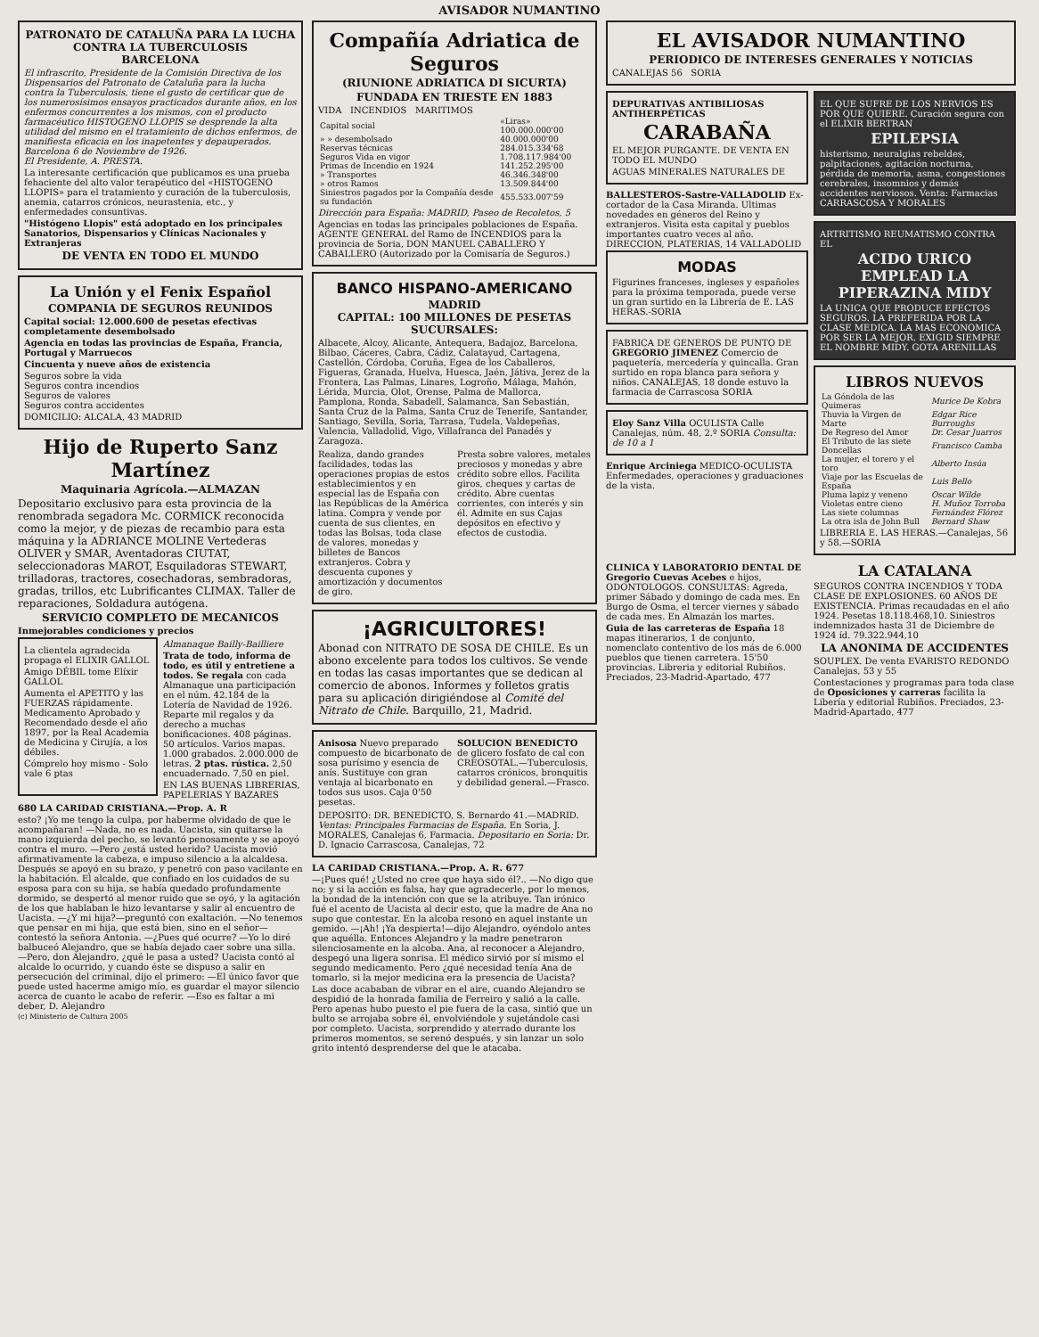AVISADOR NUMANTINO
PATRONATO DE CATALUÑA PARA LA LUCHA CONTRA LA TUBERCULOSIS
BARCELONA
El infrascrito, Presidente de la Comisión Directiva de los Dispensarios del Patronato de Cataluña para la lucha contra la Tuberculosis, tiene el gusto de certificar que de los numerosísimos ensayos practicados durante años, en los enfermos concurrentes a los mismos, con el producto farmacéutico HISTOGENO LLOPIS se desprende la alta utilidad del mismo en el tratamiento de dichos enfermos, de manifiesta eficacia en los inapetentes y depauperados.
Barcelona 6 de Noviembre de 1926.
El Presidente, A. PRESTA.
La interesante certificación que publicamos es una prueba fehaciente del alto valor terapéutico del «HISTOGENO LLOPIS» para el tratamiento y curación de la tuberculosis, anemia, catarros crónicos, neurastenia, etc., y enfermedades consuntivas.
"Histógeno Llopis" está adoptado en los principales Sanatorios, Dispensarios y Clínicas Nacionales y Extranjeras
DE VENTA EN TODO EL MUNDO
La Unión y el Fenix Español
COMPANIA DE SEGUROS REUNIDOS
Capital social: 12.000.600 de pesetas efectivas completamente desembolsado
Agencia en todas las provincias de España, Francia, Portugal y Marruecos
Cincuenta y nueve años de existencia
Seguros sobre la vida
Seguros contra incendios
Seguros de valores
Seguros contra accidentes
DOMICILIO: ALCALA, 43 MADRID
Hijo de Ruperto Sanz Martínez
Maquinaria Agrícola.—ALMAZAN
Depositario exclusivo para esta provincia de la renombrada segadora Mc. CORMICK reconocida como la mejor, y de piezas de recambio para esta máquina y la ADRIANCE MOLINE Vertederas OLIVER y SMAR, Aventadoras CIUTAT, seleccionadoras MAROT, Esquiladoras STEWART, trilladoras, tractores, cosechadoras, sembradoras, gradas, trillos, etc Lubrificantes CLIMAX. Taller de reparaciones, Soldadura autógena.
SERVICIO COMPLETO DE MECANICOS
Inmejorables condiciones y precios
La clientela agradecida propaga el ELIXIR GALLOL
Amigo DÉBIL tome Elíxir GALLOL
Aumenta el APETITO y las FUERZAS rápidamente. Medicamento Aprobado y Recomendado desde el año 1897, por la Real Academia de Medicina y Cirujía, a los débiles.
Cómprelo hoy mismo - Solo vale 6 ptas
Almanaque Bailly-Bailliere
Trata de todo, informa de todo, es útil y entretiene a todos. Se regala con cada Almanaque una participación en el núm. 42.184 de la Lotería de Navidad de 1926. Reparte mil regalos y da derecho a muchas bonificaciones. 408 páginas. 50 artículos. Varios mapas. 1.000 grabados. 2.000.000 de letras. 2 ptas. rústica. 2,50 encuadernado. 7,50 en piel.
EN LAS BUENAS LIBRERIAS, PAPELERIAS Y BAZARES
680 LA CARIDAD CRISTIANA.—Prop. A. R
esto? ¡Yo me tengo la culpa, por haberme olvidado de que le acompañaran! —Nada, no es nada. Uacista, sin quitarse la mano izquierda del pecho, se levantó penosamente y se apoyó contra el muro. —Pero ¿está usted herido? Uacista movió afirmativamente la cabeza, e impuso silencio a la alcaldesa. Después se apoyó en su brazo, y penetró con paso vacilante en la habitación. El alcalde, que confiado en los cuidados de su esposa para con su hija, se había quedado profundamente dormido, se despertó al menor ruido que se oyó, y la agitación de los que hablaban le hizo levantarse y salir al encuentro de Uacista. —¿Y mi hija?—preguntó con exaltación. —No tenemos que pensar en mi hija, que está bien, sino en el señor—contestó la señora Antonia. —¿Pues qué ocurre? —Yo lo diré balbuceó Alejandro, que se había dejado caer sobre una silla. —Pero, don Alejandro, ¿qué le pasa a usted? Uacista contó al alcalde lo ocurrido, y cuando éste se dispuso a salir en persecución del criminal, dijo el primero: —El único favor que puede usted hacerme amigo mío, es guardar el mayor silencio acerca de cuanto le acabo de referir. —Eso es faltar a mi deber, D. Alejandro
(c) Ministerio de Cultura 2005
Compañía Adriatica de Seguros
(RIUNIONE ADRIATICA DI SICURTA)
FUNDADA EN TRIESTE EN 1883
VIDA INCENDIOS MARITIMOS
| Capital social | «Liras» 100.000.000'00 |
| » » desembolsado | 40.000.000'00 |
| Reservas técnicas | 284.015.334'68 |
| Seguros Vida en vigor | 1.708.117.984'00 |
| Primas de Incendio en 1924 | 141.252.295'00 |
| » Transportes | 46.346.348'00 |
| » otros Ramos | 13.509.844'00 |
| Siniestros pagados por la Compañía desde su fundación | 455.533.007'59 |
Dirección para España: MADRID, Paseo de Recoletos, 5
Agencias en todas las principales poblaciones de España. AGENTE GENERAL del Ramo de INCENDIOS para la provincia de Soria, DON MANUEL CABALLERO Y CABALLERO (Autorizado por la Comisaría de Seguros.)
BANCO HISPANO-AMERICANO
MADRID
CAPITAL: 100 MILLONES DE PESETAS
SUCURSALES:
Albacete, Alcoy, Alicante, Antequera, Badajoz, Barcelona, Bilbao, Cáceres, Cabra, Cádiz, Calatayud, Cartagena, Castellón, Córdoba, Coruña, Egea de los Caballeros, Figueras, Granada, Huelva, Huesca, Jaén, Játiva, Jerez de la Frontera, Las Palmas, Linares, Logroño, Málaga, Mahón, Lérida, Murcia, Olot, Orense, Palma de Mallorca, Pamplona, Ronda, Sabadell, Salamanca, San Sebastián, Santa Cruz de la Palma, Santa Cruz de Tenerife, Santander, Santiago, Sevilla, Soria, Tarrasa, Tudela, Valdepeñas, Valencia, Valladolid, Vigo, Villafranca del Panadés y Zaragoza.
Realiza, dando grandes facilidades, todas las operaciones propias de estos establecimientos y en especial las de España con las Repúblicas de la América latina. Compra y vende por cuenta de sus clientes, en todas las Bolsas, toda clase de valores, monedas y billetes de Bancos extranjeros. Cobra y descuenta cupones y amortización y documentos de giro.
Presta sobre valores, metales preciosos y monedas y abre crédito sobre ellos. Facilita giros, cheques y cartas de crédito. Abre cuentas corrientes, con interés y sin él. Admite en sus Cajas depósitos en efectivo y efectos de custodia.
¡AGRICULTORES!
Abonad con NITRATO DE SOSA DE CHILE. Es un abono excelente para todos los cultivos. Se vende en todas las casas importantes que se dedican al comercio de abonos. Informes y folletos gratis para su aplicación dirigiéndose al Comité del Nitrato de Chile. Barquillo, 21, Madrid.
Anisosa Nuevo preparado compuesto de bicarbonato de sosa purísimo y esencia de anís. Sustituye con gran ventaja al bicarbonato en todos sus usos. Caja 0'50 pesetas.
SOLUCION BENEDICTO de glicero fosfato de cal con CREOSOTAL.—Tuberculosis, catarros crónicos, bronquitis y debilidad general.—Frasco.
DEPOSITO: DR. BENEDICTO, S. Bernardo 41.—MADRID. Ventas: Principales Farmacias de España. En Soria, J. MORALES, Canalejas 6, Farmacia. Depositario en Soria: Dr. D. Ignacio Carrascosa, Canalejas, 72
LA CARIDAD CRISTIANA.—Prop. A. R. 677
—¡Pues qué! ¿Usted no cree que haya sido él?.. —No digo que no; y si la acción es falsa, hay que agradecerle, por lo menos, la bondad de la intención con que se la atribuye. Tan irónico fué el acento de Uacista al decir esto, que la madre de Ana no supo que contestar. En la alcoba resonó en aquel instante un gemido. —¡Ah! ¡Ya despierta!—dijo Alejandro, oyéndolo antes que aquélla. Entonces Alejandro y la madre penetraron silenciosamente en la alcoba. Ana, al reconocer a Alejandro, despegó una ligera sonrisa. El médico sirvió por sí mismo el segundo medicamento. Pero ¿qué necesidad tenía Ana de tomarlo, si la mejor medicina era la presencia de Uacista?
Las doce acababan de vibrar en el aire, cuando Alejandro se despidió de la honrada familia de Ferreiro y salió a la calle. Pero apenas hubo puesto el pie fuera de la casa, sintió que un bulto se arrojaba sobre él, envolviéndole y sujetándole casi por completo. Uacista, sorprendido y aterrado durante los primeros momentos, se serenó después, y sin lanzar un solo grito intentó desprenderse del que le atacaba.
EL AVISADOR NUMANTINO
PERIODICO DE INTERESES GENERALES Y NOTICIAS
CANALEJAS 56 SORIA
DEPURATIVAS ANTIBILIOSAS ANTIHERPÉTICAS
CARABAÑA
EL MEJOR PURGANTE. DE VENTA EN TODO EL MUNDO
AGUAS MINERALES NATURALES DE
BALLESTEROS-Sastre-VALLADOLID Ex-cortador de la Casa Miranda. Ultimas novedades en géneros del Reino y extranjeros. Visita esta capital y pueblos importantes cuatro veces al año. DIRECCION, PLATERIAS, 14 VALLADOLID
MODAS
Figurines franceses, ingleses y españoles para la próxima temporada, puede verse un gran surtido en la Librería de E. LAS HERAS.-SORIA
FABRICA DE GENEROS DE PUNTO DE GREGORIO JIMENEZ Comercio de paquetería, mercedería y quincalla. Gran surtido en ropa blanca para señora y niños. CANALEJAS, 18 donde estuvo la farmacia de Carrascosa SORIA
Eloy Sanz Villa OCULISTA Calle Canalejas, núm. 48, 2.º SORIA Consulta: de 10 a 1
Enrique Arciniega MEDICO-OCULISTA Enfermedades, operaciones y graduaciones de la vista.
EL QUE SUFRE DE LOS NERVIOS ES POR QUE QUIERE. Curación segura con el ELIXIR BERTRAN
EPILEPSIA
histerismo, neuralgias rebeldes, palpitaciones, agitación nocturna, pérdida de memoria, asma, congestiones cerebrales, insomnios y demás accidentes nerviosos. Venta: Farmacias CARRASCOSA Y MORALES
ARTRITISMO REUMATISMO CONTRA EL
ACIDO URICO EMPLEAD LA PIPERAZINA MIDY
LA UNICA QUE PRODUCE EFECTOS SEGUROS. LA PREFERIDA POR LA CLASE MEDICA. LA MAS ECONOMICA POR SER LA MEJOR. EXIGID SIEMPRE EL NOMBRE MIDY. GOTA ARENILLAS
LIBROS NUEVOS
| La Góndola de las Quimeras | Murice De Kobra |
| Thuvia la Virgen de Marte | Edgar Rice Burroughs |
| De Regreso del Amor | Dr. Cesar Juarros |
| El Tributo de las siete Doncellas | Francisco Camba |
| La mujer, el torero y el toro | Alberto Insúa |
| Viaje por las Escuelas de España | Luis Bello |
| Pluma lapiz y veneno | Oscar Wilde |
| Violetas entre cieno | H. Muñoz Torroba |
| Las siete columnas | Fernández Flórez |
| La otra isla de John Bull | Bernard Shaw |
LIBRERIA E. LAS HERAS.—Canalejas, 56 y 58.—SORIA
CLINICA Y LABORATORIO DENTAL DE Gregorio Cuevas Acebes e hijos, ODONTOLOGOS. CONSULTAS: Agreda, primer Sábado y domingo de cada mes. En Burgo de Osma, el tercer viernes y sábado de cada mes. En Almazán los martes.
Guia de las carreteras de España 18 mapas itinerarios, 1 de conjunto, nomenclato contentivo de los más de 6.000 pueblos que tienen carretera. 15'50 provincias. Libreria y editorial Rubiños. Preciados, 23-Madrid-Apartado, 477
LA CATALANA
SEGUROS CONTRA INCENDIOS Y TODA CLASE DE EXPLOSIONES. 60 AÑOS DE EXISTENCIA. Primas recaudadas en el año 1924. Pesetas 18.118.468,10. Siniestros indemnizados hasta 31 de Diciembre de 1924 íd. 79.322.944,10
LA ANONIMA DE ACCIDENTES
SOUPLEX. De venta EVARISTO REDONDO Canalejas, 53 y 55
Contestaciones y programas para toda clase de Oposiciones y carreras facilita la Libería y editorial Rubiños. Preciados, 23-Madrid-Apartado, 477